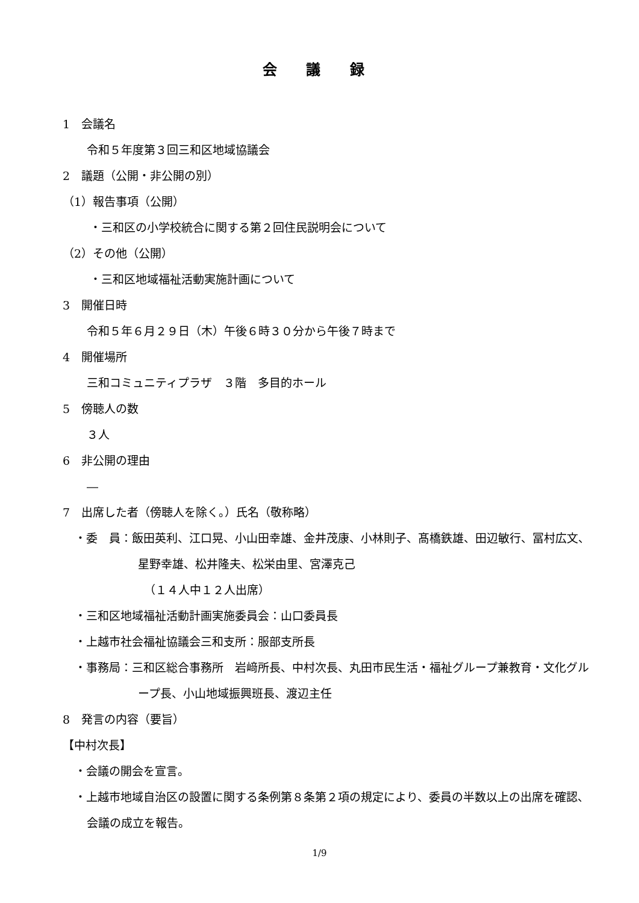会 議 録
1　会議名
令和５年度第３回三和区地域協議会
2　議題（公開・非公開の別）
（1）報告事項（公開）
・三和区の小学校統合に関する第２回住民説明会について
（2）その他（公開）
・三和区地域福祉活動実施計画について
3　開催日時
令和５年６月２９日（木）午後６時３０分から午後７時まで
4　開催場所
三和コミュニティプラザ　３階　多目的ホール
5　傍聴人の数
３人
6　非公開の理由
―
7　出席した者（傍聴人を除く。）氏名（敬称略）
・委　員：飯田英利、江口晃、小山田幸雄、金井茂康、小林則子、髙橋鉄雄、田辺敏行、冨村広文、星野幸雄、松井隆夫、松栄由里、宮澤克己
（１４人中１２人出席）
・三和区地域福祉活動計画実施委員会：山口委員長
・上越市社会福祉協議会三和支所：服部支所長
・事務局：三和区総合事務所　岩﨑所長、中村次長、丸田市民生活・福祉グループ兼教育・文化グループ長、小山地域振興班長、渡辺主任
8　発言の内容（要旨）
【中村次長】
・会議の開会を宣言。
・上越市地域自治区の設置に関する条例第８条第２項の規定により、委員の半数以上の出席を確認、会議の成立を報告。
1/9